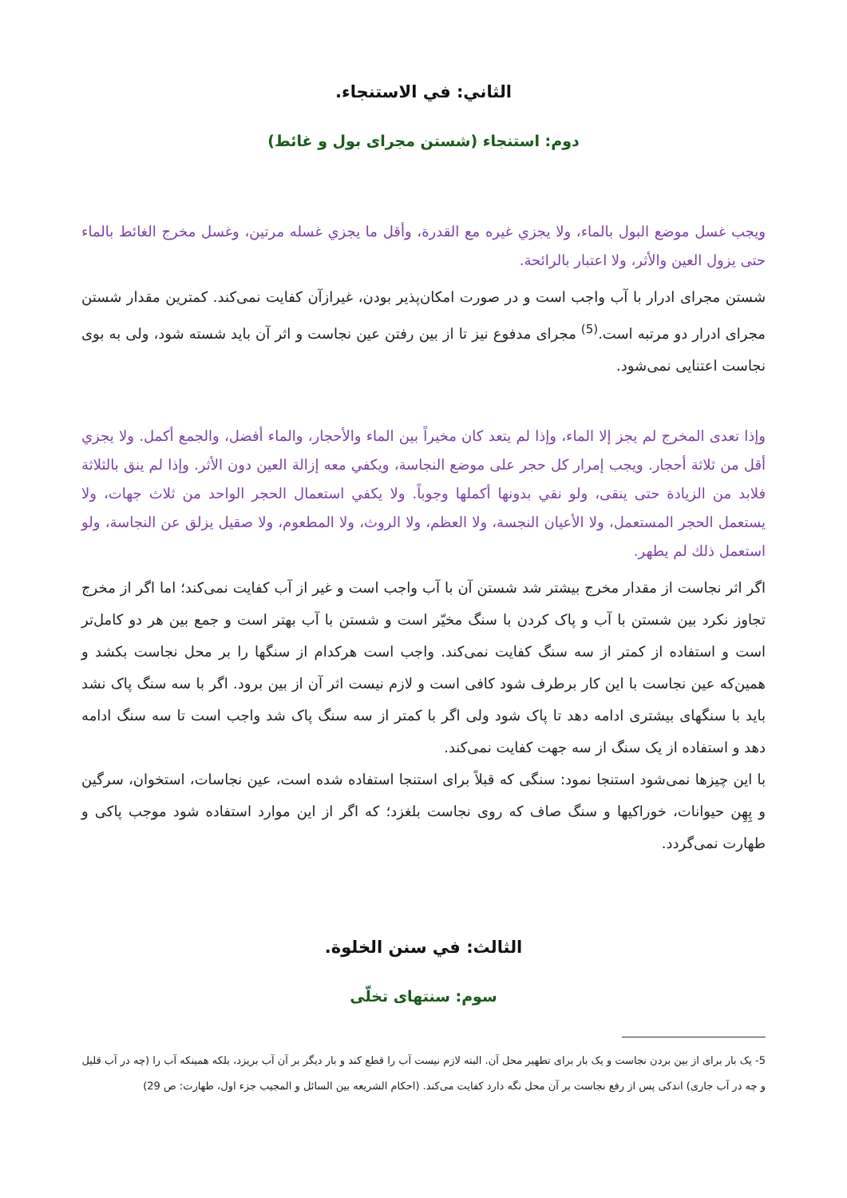الثاني: في الاستنجاء.
دوم: استنجاء (شستن مجرای بول و غائط)
ويجب غسل موضع البول بالماء، ولا يجزي غيره مع القدرة، وأقل ما يجزي غسله مرتين، وغسل مخرج الغائط بالماء حتى يزول العين والأثر، ولا اعتبار بالرائحة.
شستن مجرای ادرار با آب واجب است و در صورت امکان‌پذیر بودن، غیرازآن کفایت نمی‌کند. کمترین مقدار شستن مجرای ادرار دو مرتبه است.<sup>(5)</sup> مجرای مدفوع نیز تا از بین رفتن عین نجاست و اثر آن باید شسته شود، ولی به بوی نجاست اعتنایی نمی‌شود.
وإذا تعدى المخرج لم يجز إلا الماء، وإذا لم يتعد كان مخيراً بين الماء والأحجار، والماء أفضل، والجمع أكمل. ولا يجزي أقل من ثلاثة أحجار. ويجب إمرار كل حجر على موضع النجاسة، ويكفي معه إزالة العين دون الأثر. وإذا لم ينق بالثلاثة فلابد من الزيادة حتى ينقى، ولو نقي بدونها أكملها وجوباً. ولا يكفي استعمال الحجر الواحد من ثلاث جهات، ولا يستعمل الحجر المستعمل، ولا الأعيان النجسة، ولا العظم، ولا الروث، ولا المطعوم، ولا صقيل يزلق عن النجاسة، ولو استعمل ذلك لم يطهر.
اگر اثر نجاست از مقدار مخرج بیشتر شد شستن آن با آب واجب است و غیر از آب کفایت نمی‌کند؛ اما اگر از مخرج تجاوز نکرد بین شستن با آب و پاک کردن با سنگ مخیّر است و شستن با آب بهتر است و جمع بین هر دو کامل‌تر است و استفاده از کمتر از سه سنگ کفایت نمی‌کند. واجب است هرکدام از سنگها را بر محل نجاست بکشد و همین‌که عین نجاست با این کار برطرف شود کافی است و لازم نیست اثر آن از بین برود. اگر با سه سنگ پاک نشد باید با سنگهای بیشتری ادامه دهد تا پاک شود ولی اگر با کمتر از سه سنگ پاک شد واجب است تا سه سنگ ادامه دهد و استفاده از یک سنگ از سه جهت کفایت نمی‌کند.
با این چیزها نمی‌شود استنجا نمود: سنگی که قبلاً برای استنجا استفاده شده است، عین نجاسات، استخوان، سرگین و پِهِن حیوانات، خوراکیها و سنگ صاف که روی نجاست بلغزد؛ که اگر از این موارد استفاده شود موجب پاکی و طهارت نمی‌گردد.
الثالث: في سنن الخلوة.
سوم: سنتهای تخلّی
5- یک بار برای از بین بردن نجاست و یک بار برای تطهیر محل آن. البته لازم نیست آب را قطع کند و بار دیگر بر آن آب بریزد، بلکه همینکه آب را (چه در آب قلیل و چه در آب جاری) اندکی پس از رفع نجاست بر آن محل نگه دارد کفایت می‌کند. (احکام الشریعه بین السائل و المجیب جزء اول، طهارت: ص 29)